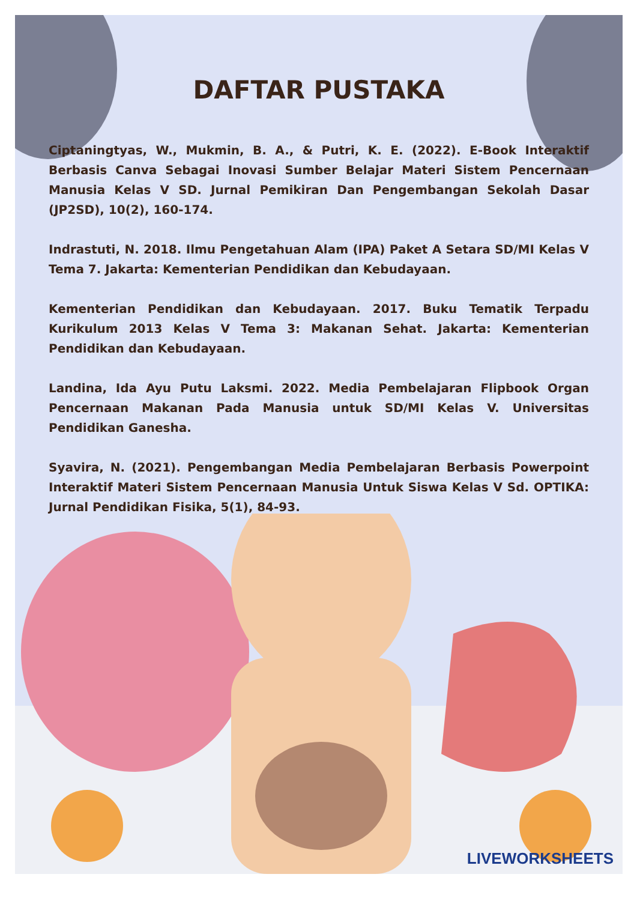DAFTAR PUSTAKA
Ciptaningtyas, W., Mukmin, B. A., & Putri, K. E. (2022). E-Book Interaktif Berbasis Canva Sebagai Inovasi Sumber Belajar Materi Sistem Pencernaan Manusia Kelas V SD. Jurnal Pemikiran Dan Pengembangan Sekolah Dasar (JP2SD), 10(2), 160-174.
Indrastuti, N. 2018. Ilmu Pengetahuan Alam (IPA) Paket A Setara SD/MI Kelas V Tema 7. Jakarta: Kementerian Pendidikan dan Kebudayaan.
Kementerian Pendidikan dan Kebudayaan. 2017. Buku Tematik Terpadu Kurikulum 2013 Kelas V Tema 3: Makanan Sehat. Jakarta: Kementerian Pendidikan dan Kebudayaan.
Landina, Ida Ayu Putu Laksmi. 2022. Media Pembelajaran Flipbook Organ Pencernaan Makanan Pada Manusia untuk SD/MI Kelas V. Universitas Pendidikan Ganesha.
Syavira, N. (2021). Pengembangan Media Pembelajaran Berbasis Powerpoint Interaktif Materi Sistem Pencernaan Manusia Untuk Siswa Kelas V Sd. OPTIKA: Jurnal Pendidikan Fisika, 5(1), 84-93.
LIVEWORKSHEETS